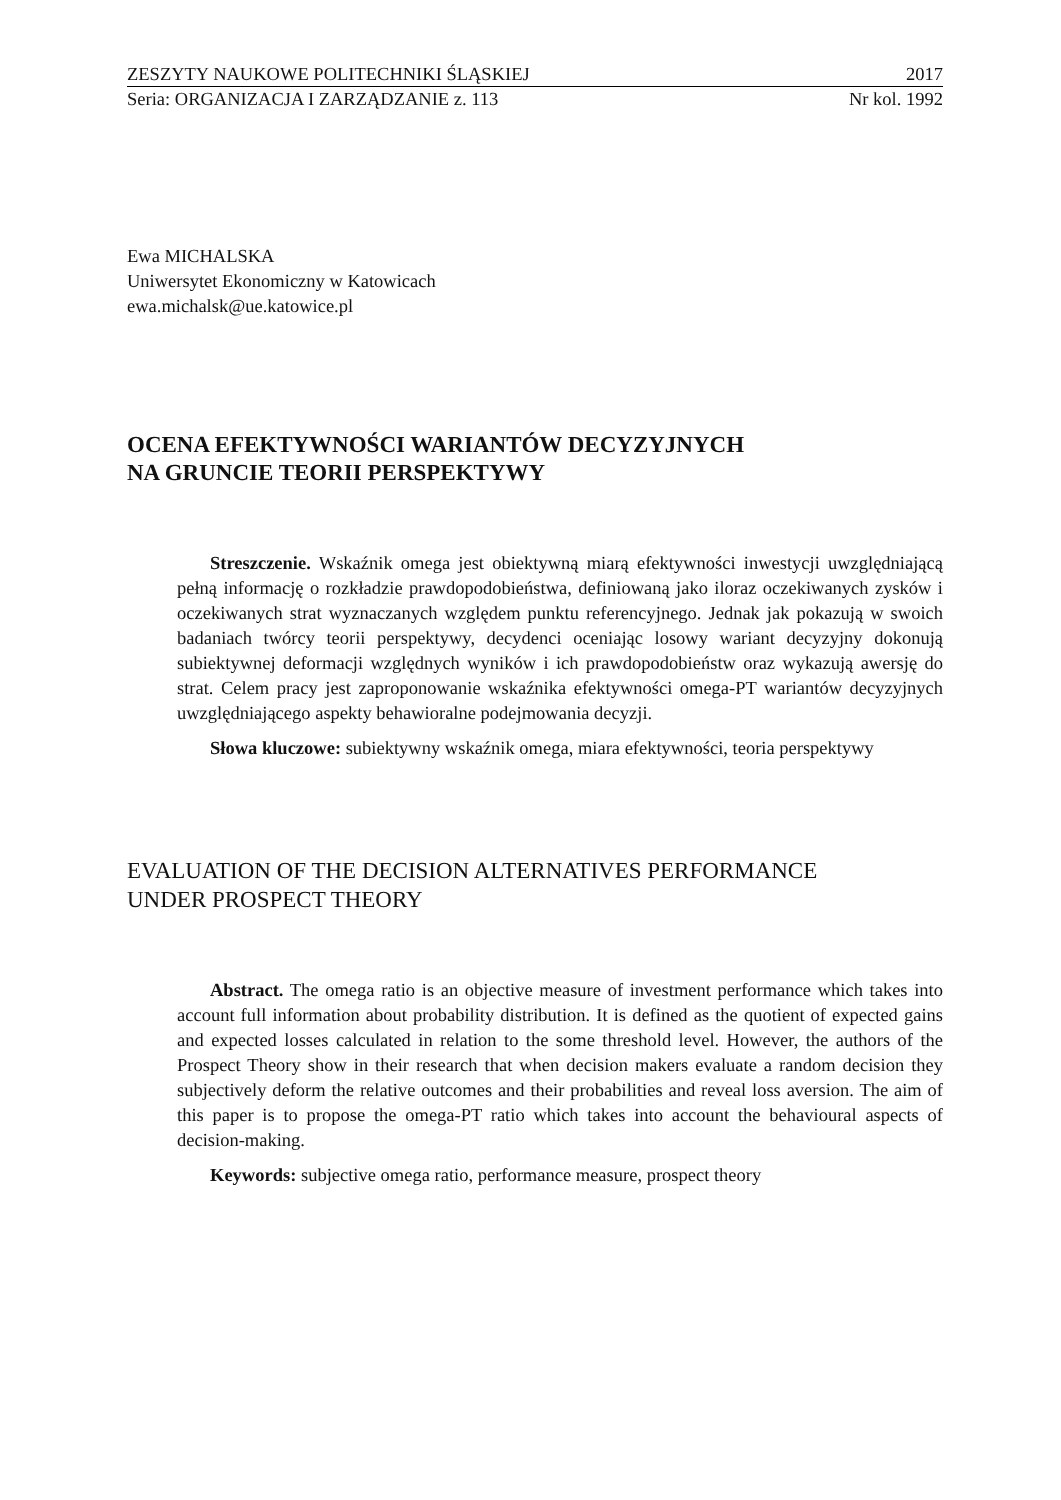ZESZYTY NAUKOWE POLITECHNIKI ŚLĄSKIEJ 2017
Seria: ORGANIZACJA I ZARZĄDZANIE z. 113 Nr kol. 1992
Ewa MICHALSKA
Uniwersytet Ekonomiczny w Katowicach
ewa.michalsk@ue.katowice.pl
OCENA EFEKTYWNOŚCI WARIANTÓW DECYZYJNYCH
NA GRUNCIE TEORII PERSPEKTYWY
Streszczenie. Wskaźnik omega jest obiektywną miarą efektywności inwestycji uwzględniającą pełną informację o rozkładzie prawdopodobieństwa, definiowaną jako iloraz oczekiwanych zysków i oczekiwanych strat wyznaczanych względem punktu referencyjnego. Jednak jak pokazują w swoich badaniach twórcy teorii perspektywy, decydenci oceniając losowy wariant decyzyjny dokonują subiektywnej deformacji względnych wyników i ich prawdopodobieństw oraz wykazują awersję do strat. Celem pracy jest zaproponowanie wskaźnika efektywności omega-PT wariantów decyzyjnych uwzględniającego aspekty behawioralne podejmowania decyzji.
Słowa kluczowe: subiektywny wskaźnik omega, miara efektywności, teoria perspektywy
EVALUATION OF THE DECISION ALTERNATIVES PERFORMANCE
UNDER PROSPECT THEORY
Abstract. The omega ratio is an objective measure of investment performance which takes into account full information about probability distribution. It is defined as the quotient of expected gains and expected losses calculated in relation to the some threshold level. However, the authors of the Prospect Theory show in their research that when decision makers evaluate a random decision they subjectively deform the relative outcomes and their probabilities and reveal loss aversion. The aim of this paper is to propose the omega-PT ratio which takes into account the behavioural aspects of decision-making.
Keywords: subjective omega ratio, performance measure, prospect theory